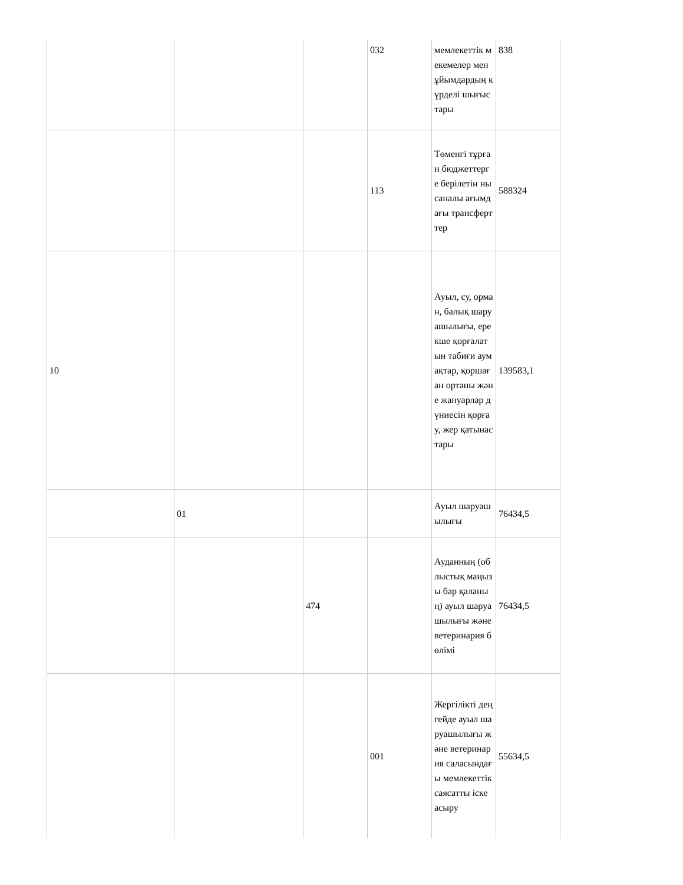| | | | 032 | мемлекеттік мекемелер мен ұйымдардың күрделі шығыстары | 838 |
| | | | 113 | Төменгі тұрған бюджеттерге берілетін нысаналы ағымдағы трансферттер | 588324 |
| 10 | | | | Ауыл, су, орман, балық шаруашылығы, ерекше қорғалатын табиғи аумақтар, қоршаған ортаны және жануарлар дүниесін қорғау, жер қатынастары | 139583,1 |
| | 01 | | | Ауыл шаруашылығы | 76434,5 |
| | | 474 | | Ауданның (облыстық маңызы бар қаланың) ауыл шаруашылығы және ветеринария бөлімі | 76434,5 |
| | | | 001 | Жергілікті деңгейде ауыл шаруашылығы және ветеринария саласындағы мемлекеттік саясатты іске асыру | 55634,5 |